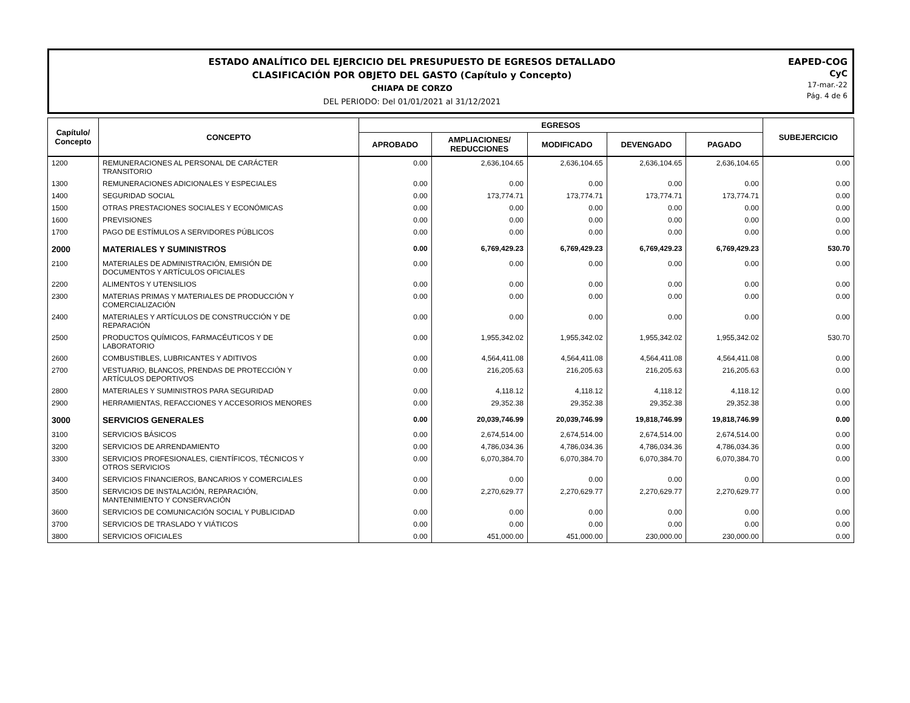ESTADO ANALÍTICO DEL EJERCICIO DEL PRESUPUESTO DE EGRESOS DETALLADO
CLASIFICACIÓN POR OBJETO DEL GASTO (Capítulo y Concepto)
CHIAPA DE CORZO
DEL PERIODO: Del 01/01/2021 al 31/12/2021
EAPED-COG
CyC
17-mar.-22
Pág. 4 de 6
| Capítulo/ Concepto | CONCEPTO | EGRESOS | | | | | SUBEJERCICIO |
| --- | --- | --- | --- | --- | --- | --- | --- |
| | | APROBADO | AMPLIACIONES/ REDUCCIONES | MODIFICADO | DEVENGADO | PAGADO | |
| 1200 | REMUNERACIONES AL PERSONAL DE CARÁCTER TRANSITORIO | 0.00 | 2,636,104.65 | 2,636,104.65 | 2,636,104.65 | 2,636,104.65 | 0.00 |
| 1300 | REMUNERACIONES ADICIONALES Y ESPECIALES | 0.00 | 0.00 | 0.00 | 0.00 | 0.00 | 0.00 |
| 1400 | SEGURIDAD SOCIAL | 0.00 | 173,774.71 | 173,774.71 | 173,774.71 | 173,774.71 | 0.00 |
| 1500 | OTRAS PRESTACIONES SOCIALES Y ECONÓMICAS | 0.00 | 0.00 | 0.00 | 0.00 | 0.00 | 0.00 |
| 1600 | PREVISIONES | 0.00 | 0.00 | 0.00 | 0.00 | 0.00 | 0.00 |
| 1700 | PAGO DE ESTÍMULOS A SERVIDORES PÚBLICOS | 0.00 | 0.00 | 0.00 | 0.00 | 0.00 | 0.00 |
| 2000 | MATERIALES Y SUMINISTROS | 0.00 | 6,769,429.23 | 6,769,429.23 | 6,769,429.23 | 6,769,429.23 | 530.70 |
| 2100 | MATERIALES DE ADMINISTRACIÓN, EMISIÓN DE DOCUMENTOS Y ARTÍCULOS OFICIALES | 0.00 | 0.00 | 0.00 | 0.00 | 0.00 | 0.00 |
| 2200 | ALIMENTOS Y UTENSILIOS | 0.00 | 0.00 | 0.00 | 0.00 | 0.00 | 0.00 |
| 2300 | MATERIAS PRIMAS Y MATERIALES DE PRODUCCIÓN Y COMERCIALIZACIÓN | 0.00 | 0.00 | 0.00 | 0.00 | 0.00 | 0.00 |
| 2400 | MATERIALES Y ARTÍCULOS DE CONSTRUCCIÓN Y DE REPARACIÓN | 0.00 | 0.00 | 0.00 | 0.00 | 0.00 | 0.00 |
| 2500 | PRODUCTOS QUÍMICOS, FARMACÉUTICOS Y DE LABORATORIO | 0.00 | 1,955,342.02 | 1,955,342.02 | 1,955,342.02 | 1,955,342.02 | 530.70 |
| 2600 | COMBUSTIBLES, LUBRICANTES Y ADITIVOS | 0.00 | 4,564,411.08 | 4,564,411.08 | 4,564,411.08 | 4,564,411.08 | 0.00 |
| 2700 | VESTUARIO, BLANCOS, PRENDAS DE PROTECCIÓN Y ARTÍCULOS DEPORTIVOS | 0.00 | 216,205.63 | 216,205.63 | 216,205.63 | 216,205.63 | 0.00 |
| 2800 | MATERIALES Y SUMINISTROS PARA SEGURIDAD | 0.00 | 4,118.12 | 4,118.12 | 4,118.12 | 4,118.12 | 0.00 |
| 2900 | HERRAMIENTAS, REFACCIONES Y ACCESORIOS MENORES | 0.00 | 29,352.38 | 29,352.38 | 29,352.38 | 29,352.38 | 0.00 |
| 3000 | SERVICIOS GENERALES | 0.00 | 20,039,746.99 | 20,039,746.99 | 19,818,746.99 | 19,818,746.99 | 0.00 |
| 3100 | SERVICIOS BÁSICOS | 0.00 | 2,674,514.00 | 2,674,514.00 | 2,674,514.00 | 2,674,514.00 | 0.00 |
| 3200 | SERVICIOS DE ARRENDAMIENTO | 0.00 | 4,786,034.36 | 4,786,034.36 | 4,786,034.36 | 4,786,034.36 | 0.00 |
| 3300 | SERVICIOS PROFESIONALES, CIENTÍFICOS, TÉCNICOS Y OTROS SERVICIOS | 0.00 | 6,070,384.70 | 6,070,384.70 | 6,070,384.70 | 6,070,384.70 | 0.00 |
| 3400 | SERVICIOS FINANCIEROS, BANCARIOS Y COMERCIALES | 0.00 | 0.00 | 0.00 | 0.00 | 0.00 | 0.00 |
| 3500 | SERVICIOS DE INSTALACIÓN, REPARACIÓN, MANTENIMIENTO Y CONSERVACIÓN | 0.00 | 2,270,629.77 | 2,270,629.77 | 2,270,629.77 | 2,270,629.77 | 0.00 |
| 3600 | SERVICIOS DE COMUNICACIÓN SOCIAL Y PUBLICIDAD | 0.00 | 0.00 | 0.00 | 0.00 | 0.00 | 0.00 |
| 3700 | SERVICIOS DE TRASLADO Y VIÁTICOS | 0.00 | 0.00 | 0.00 | 0.00 | 0.00 | 0.00 |
| 3800 | SERVICIOS OFICIALES | 0.00 | 451,000.00 | 451,000.00 | 230,000.00 | 230,000.00 | 0.00 |